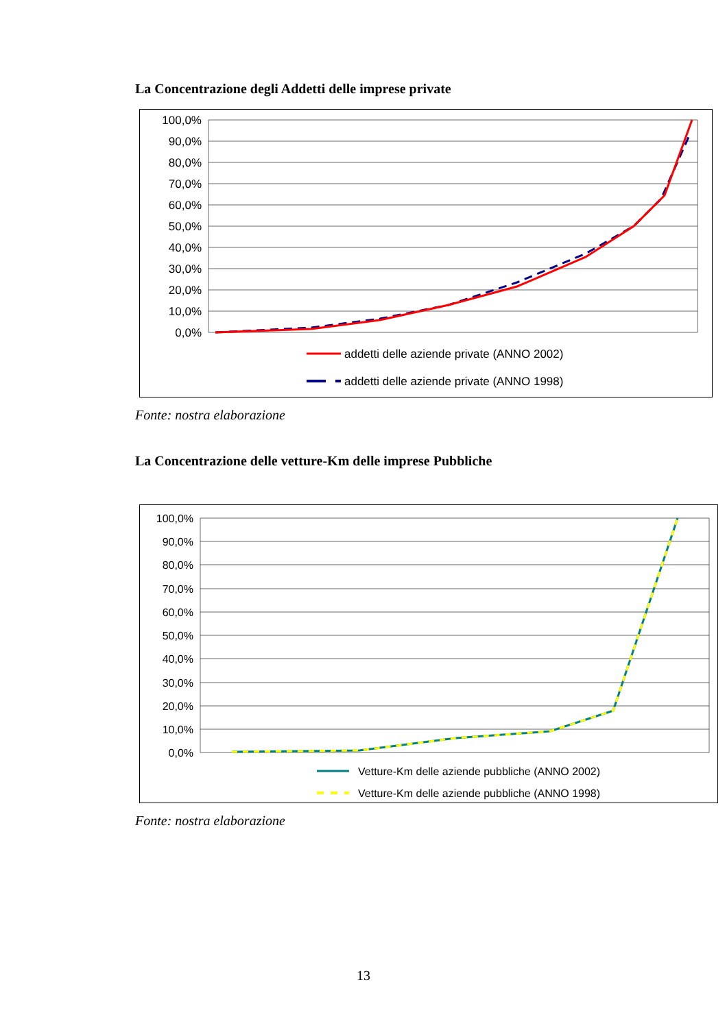La Concentrazione degli Addetti delle imprese private
100,0%
90,0%
80,0%
70,0%
60,0%
50,0%
40,0%
30,0%
20,0%
10,0%
0,0%
addetti delle aziende private (ANNO 2002)
addetti delle aziende private (ANNO 1998)
Fonte: nostra elaborazione
La Concentrazione delle vetture-Km delle imprese Pubbliche
100,0%
90,0%
80,0%
70,0%
60,0%
50,0%
40,0%
30,0%
20,0%
10,0%
0,0%
Vetture-Km delle aziende pubbliche (ANNO 2002)
Vetture-Km delle aziende pubbliche (ANNO 1998)
Fonte: nostra elaborazione
13